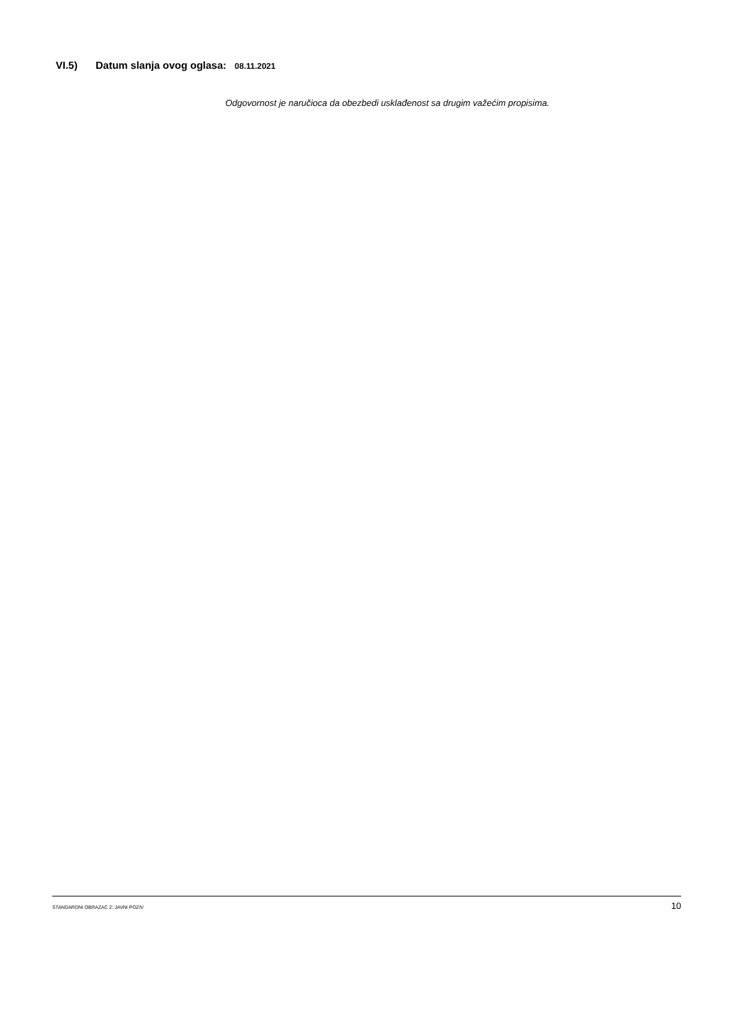VI.5) Datum slanja ovog oglasa: 08.11.2021
Odgovornost je naručioca da obezbedi usklađenost sa drugim važećim propisima.
STANDARDNI OBRAZAC 2: JAVNI POZIV 10